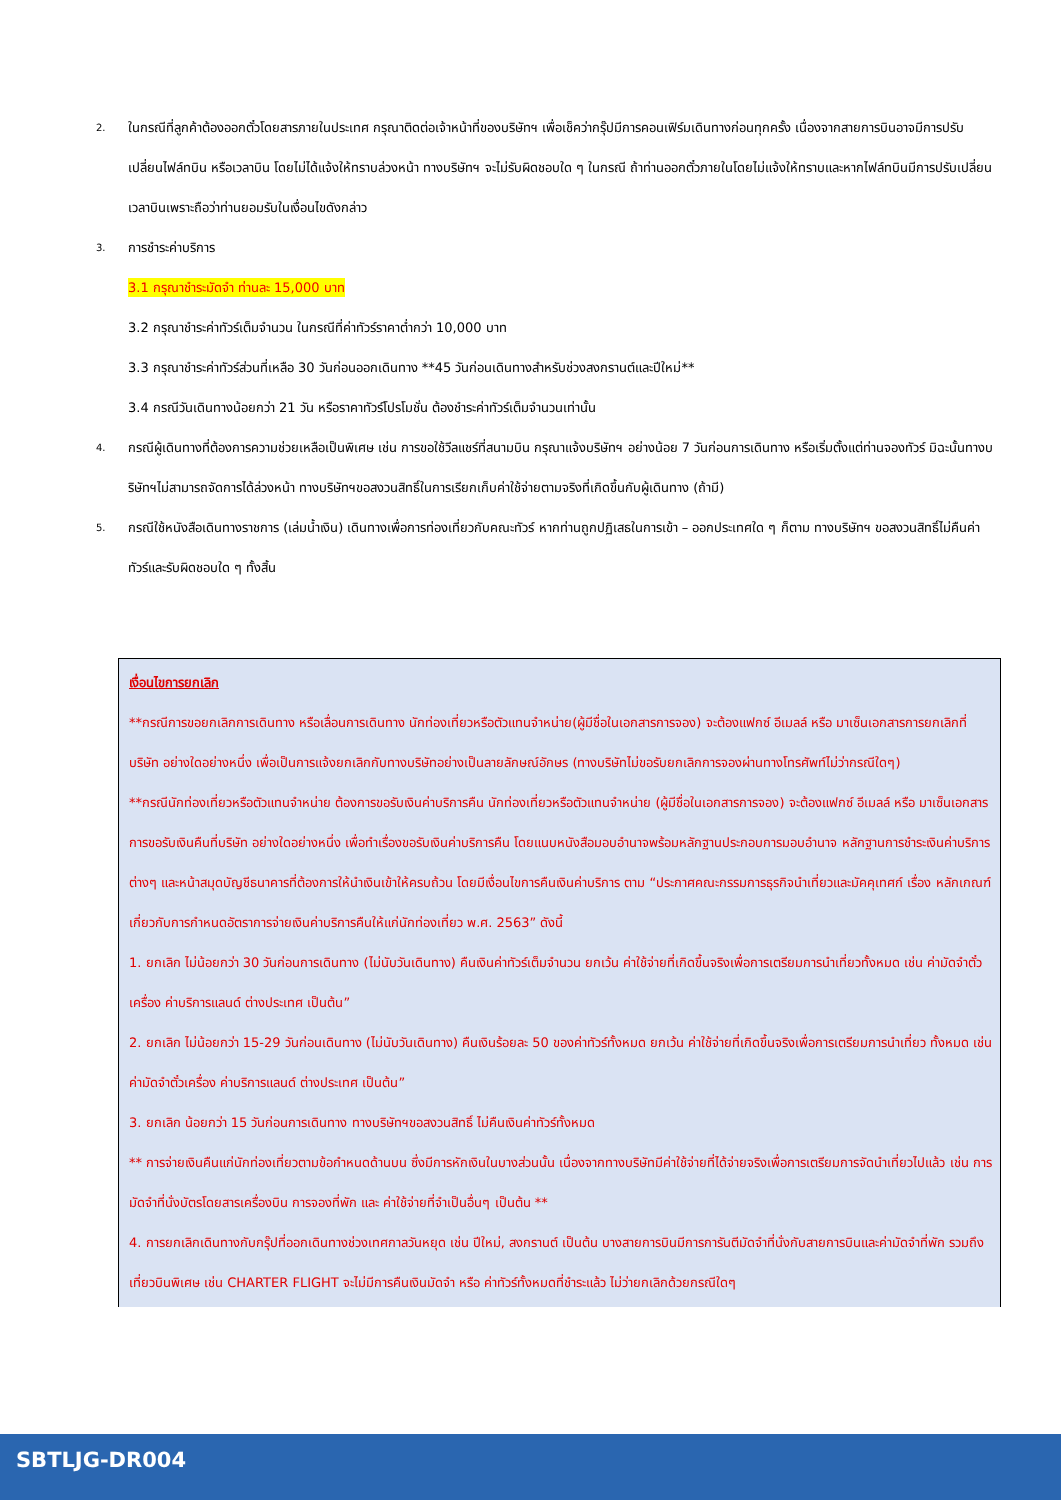2. ในกรณีที่ลูกค้าต้องออกตั๋วโดยสารภายในประเทศ กรุณาติดต่อเจ้าหน้าที่ของบริษัทฯ เพื่อเช็คว่ากรุ๊ปมีการคอนเฟิร์มเดินทางก่อนทุกครั้ง เนื่องจากสายการบินอาจมีการปรับเปลี่ยนไฟล์ทบิน หรือเวลาบิน โดยไม่ได้แจ้งให้ทราบล่วงหน้า ทางบริษัทฯ จะไม่รับผิดชอบใด ๆ ในกรณี ถ้าท่านออกตั๋วภายในโดยไม่แจ้งให้ทราบและหากไฟล์ทบินมีการปรับเปลี่ยนเวลาบินเพราะถือว่าท่านยอมรับในเงื่อนไขดังกล่าว
3. การชำระค่าบริการ
3.1 กรุณาชำระมัดจำ ท่านละ 15,000 บาท
3.2 กรุณาชำระค่าทัวร์เต็มจำนวน ในกรณีที่ค่าทัวร์ราคาต่ำกว่า 10,000 บาท
3.3 กรุณาชำระค่าทัวร์ส่วนที่เหลือ 30 วันก่อนออกเดินทาง **45 วันก่อนเดินทางสำหรับช่วงสงกรานต์และปีใหม่**
3.4 กรณีวันเดินทางน้อยกว่า 21 วัน หรือราคาทัวร์โปรโมชั่น ต้องชำระค่าทัวร์เต็มจำนวนเท่านั้น
4. กรณีผู้เดินทางที่ต้องการความช่วยเหลือเป็นพิเศษ เช่น การขอใช้วีลแชร์ที่สนามบิน กรุณาแจ้งบริษัทฯ อย่างน้อย 7 วันก่อนการเดินทาง หรือเริ่มตั้งแต่ท่านจองทัวร์ มิฉะนั้นทางบริษัทฯไม่สามารถจัดการได้ล่วงหน้า ทางบริษัทฯขอสงวนสิทธิ์ในการเรียกเก็บค่าใช้จ่ายตามจริงที่เกิดขึ้นกับผู้เดินทาง (ถ้ามี)
5. กรณีใช้หนังสือเดินทางราชการ (เล่มน้ำเงิน) เดินทางเพื่อการท่องเที่ยวกับคณะทัวร์ หากท่านถูกปฏิเสธในการเข้า – ออกประเทศใด ๆ ก็ตาม ทางบริษัทฯ ขอสงวนสิทธิ์ไม่คืนค่าทัวร์และรับผิดชอบใด ๆ ทั้งสิ้น
เงื่อนไขการยกเลิก
**กรณีการขอยกเลิกการเดินทาง หรือเลื่อนการเดินทาง นักท่องเที่ยวหรือตัวแทนจำหน่าย(ผู้มีชื่อในเอกสารการจอง) จะต้องแฟกซ์ อีเมลล์ หรือ มาเซ็นเอกสารการยกเลิกที่บริษัท อย่างใดอย่างหนึ่ง เพื่อเป็นการแจ้งยกเลิกกับทางบริษัทอย่างเป็นลายลักษณ์อักษร (ทางบริษัทไม่ขอรับยกเลิกการจองผ่านทางโทรศัพท์ไม่ว่ากรณีใดๆ)
**กรณีนักท่องเที่ยวหรือตัวแทนจำหน่าย ต้องการขอรับเงินค่าบริการคืน นักท่องเที่ยวหรือตัวแทนจำหน่าย (ผู้มีชื่อในเอกสารการจอง) จะต้องแฟกซ์ อีเมลล์ หรือ มาเซ็นเอกสารการขอรับเงินคืนที่บริษัท อย่างใดอย่างหนึ่ง เพื่อทำเรื่องขอรับเงินค่าบริการคืน โดยแนบหนังสือมอบอำนาจพร้อมหลักฐานประกอบการมอบอำนาจ หลักฐานการชำระเงินค่าบริการต่างๆ และหน้าสมุดบัญชีธนาคารที่ต้องการให้นำเงินเข้าให้ครบถ้วน โดยมีเงื่อนไขการคืนเงินค่าบริการ ตาม “ประกาศคณะกรรมการธุรกิจนำเที่ยวและมัคคุเทศก์ เรื่อง หลักเกณฑ์เกี่ยวกับการกำหนดอัตราการจ่ายเงินค่าบริการคืนให้แก่นักท่องเที่ยว พ.ศ. 2563” ดังนี้
1. ยกเลิก ไม่น้อยกว่า 30 วันก่อนการเดินทาง (ไม่นับวันเดินทาง) คืนเงินค่าทัวร์เต็มจำนวน ยกเว้น ค่าใช้จ่ายที่เกิดขึ้นจริงเพื่อการเตรียมการนำเที่ยวทั้งหมด เช่น ค่ามัดจำตั๋วเครื่อง ค่าบริการแลนด์ ต่างประเทศ เป็นต้น”
2. ยกเลิก ไม่น้อยกว่า 15-29 วันก่อนเดินทาง (ไม่นับวันเดินทาง) คืนเงินร้อยละ 50 ของค่าทัวร์ทั้งหมด ยกเว้น ค่าใช้จ่ายที่เกิดขึ้นจริงเพื่อการเตรียมการนำเที่ยว ทั้งหมด เช่น ค่ามัดจำตั๋วเครื่อง ค่าบริการแลนด์ ต่างประเทศ เป็นต้น”
3. ยกเลิก น้อยกว่า 15 วันก่อนการเดินทาง ทางบริษัทฯขอสงวนสิทธิ์ ไม่คืนเงินค่าทัวร์ทั้งหมด
** การจ่ายเงินคืนแก่นักท่องเที่ยวตามข้อกำหนดด้านบน ซึ่งมีการหักเงินในบางส่วนนั้น เนื่องจากทางบริษัทมีค่าใช้จ่ายที่ได้จ่ายจริงเพื่อการเตรียมการจัดนำเที่ยวไปแล้ว เช่น การมัดจำที่นั่งบัตรโดยสารเครื่องบิน การจองที่พัก และ ค่าใช้จ่ายที่จำเป็นอื่นๆ เป็นต้น **
4. การยกเลิกเดินทางกับกรุ๊ปที่ออกเดินทางช่วงเทศกาลวันหยุด เช่น ปีใหม่, สงกรานต์ เป็นต้น บางสายการบินมีการการันตีมัดจำที่นั่งกับสายการบินและค่ามัดจำที่พัก รวมถึงเที่ยวบินพิเศษ เช่น CHARTER FLIGHT จะไม่มีการคืนเงินมัดจำ หรือ ค่าทัวร์ทั้งหมดที่ชำระแล้ว ไม่ว่ายกเลิกด้วยกรณีใดๆ
SBTLJG-DR004